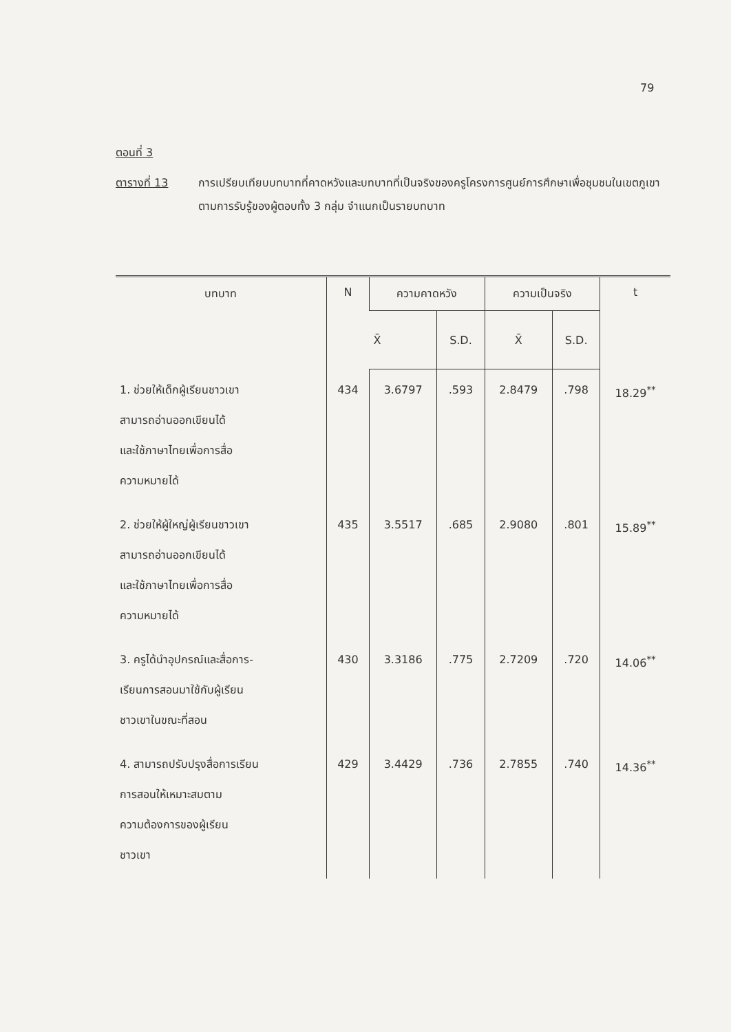79
ตอนที่ 3
ตารางที่ 13 การเปรียบเทียบบทบาทที่คาดหวังและบทบาทที่เป็นจริงของครูโครงการศูนย์การศึกษาเพื่อชุมชนในเขตภูเขา ตามการรับรู้ของผู้ตอบทั้ง 3 กลุ่ม จำแนกเป็นรายบทบาท
| บทบาท | N | ความคาดหวัง | | ความเป็นจริง | | t |
| --- | --- | --- | --- | --- | --- | --- |
| | | X̄ | S.D. | X̄ | S.D. | |
| 1. ช่วยให้เด็กผู้เรียนชาวเขา สามารถอ่านออกเขียนได้ และใช้ภาษาไทยเพื่อการสื่อ ความหมายได้ | 434 | 3.6797 | .593 | 2.8479 | .798 | 18.29<sup>**</sup> |
| 2. ช่วยให้ผู้ใหญ่ผู้เรียนชาวเขา สามารถอ่านออกเขียนได้ และใช้ภาษาไทยเพื่อการสื่อ ความหมายได้ | 435 | 3.5517 | .685 | 2.9080 | .801 | 15.89<sup>**</sup> |
| 3. ครูได้นำอุปกรณ์และสื่อการ- เรียนการสอนมาใช้กับผู้เรียน ชาวเขาในขณะที่สอน | 430 | 3.3186 | .775 | 2.7209 | .720 | 14.06<sup>**</sup> |
| 4. สามารถปรับปรุงสื่อการเรียน การสอนให้เหมาะสมตาม ความต้องการของผู้เรียน ชาวเขา | 429 | 3.4429 | .736 | 2.7855 | .740 | 14.36<sup>**</sup> |